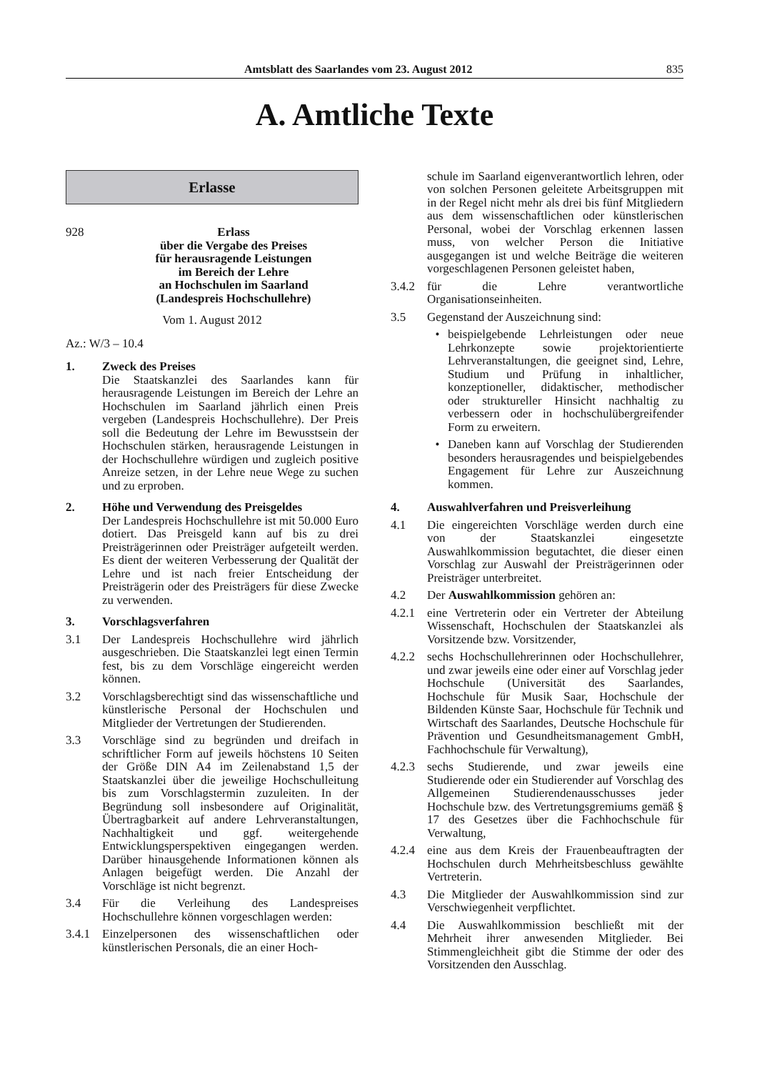Amtsblatt des Saarlandes vom 23. August 2012 835
A. Amtliche Texte
Erlasse
928 Erlass
über die Vergabe des Preises
für herausragende Leistungen
im Bereich der Lehre
an Hochschulen im Saarland
(Landespreis Hochschullehre)
Vom 1. August 2012
Az.: W/3 – 10.4
1. Zweck des Preises
Die Staatskanzlei des Saarlandes kann für herausragende Leistungen im Bereich der Lehre an Hochschulen im Saarland jährlich einen Preis vergeben (Landespreis Hochschullehre). Der Preis soll die Bedeutung der Lehre im Bewusstsein der Hochschulen stärken, herausragende Leistungen in der Hochschullehre würdigen und zugleich positive Anreize setzen, in der Lehre neue Wege zu suchen und zu erproben.
2. Höhe und Verwendung des Preisgeldes
Der Landespreis Hochschullehre ist mit 50.000 Euro dotiert. Das Preisgeld kann auf bis zu drei Preisträgerinnen oder Preisträger aufgeteilt werden. Es dient der weiteren Verbesserung der Qualität der Lehre und ist nach freier Entscheidung der Preisträgerin oder des Preisträgers für diese Zwecke zu verwenden.
3. Vorschlagsverfahren
3.1 Der Landespreis Hochschullehre wird jährlich ausgeschrieben. Die Staatskanzlei legt einen Termin fest, bis zu dem Vorschläge eingereicht werden können.
3.2 Vorschlagsberechtigt sind das wissenschaftliche und künstlerische Personal der Hochschulen und Mitglieder der Vertretungen der Studierenden.
3.3 Vorschläge sind zu begründen und dreifach in schriftlicher Form auf jeweils höchstens 10 Seiten der Größe DIN A4 im Zeilenabstand 1,5 der Staatskanzlei über die jeweilige Hochschulleitung bis zum Vorschlagstermin zuzuleiten. In der Begründung soll insbesondere auf Originalität, Übertragbarkeit auf andere Lehrveranstaltungen, Nachhaltigkeit und ggf. weitergehende Entwicklungsperspektiven eingegangen werden. Darüber hinausgehende Informationen können als Anlagen beigefügt werden. Die Anzahl der Vorschläge ist nicht begrenzt.
3.4 Für die Verleihung des Landespreises Hochschullehre können vorgeschlagen werden:
3.4.1 Einzelpersonen des wissenschaftlichen oder künstlerischen Personals, die an einer Hoch-
schule im Saarland eigenverantwortlich lehren, oder von solchen Personen geleitete Arbeitsgruppen mit in der Regel nicht mehr als drei bis fünf Mitgliedern aus dem wissenschaftlichen oder künstlerischen Personal, wobei der Vorschlag erkennen lassen muss, von welcher Person die Initiative ausgegangen ist und welche Beiträge die weiteren vorgeschlagenen Personen geleistet haben,
3.4.2 für die Lehre verantwortliche Organisationseinheiten.
3.5 Gegenstand der Auszeichnung sind:
• beispielgebende Lehrleistungen oder neue Lehrkonzepte sowie projektorientierte Lehrveranstaltungen, die geeignet sind, Lehre, Studium und Prüfung in inhaltlicher, konzeptioneller, didaktischer, methodischer oder struktureller Hinsicht nachhaltig zu verbessern oder in hochschulübergreifender Form zu erweitern.
• Daneben kann auf Vorschlag der Studierenden besonders herausragendes und beispielgebendes Engagement für Lehre zur Auszeichnung kommen.
4. Auswahlverfahren und Preisverleihung
4.1 Die eingereichten Vorschläge werden durch eine von der Staatskanzlei eingesetzte Auswahlkommission begutachtet, die dieser einen Vorschlag zur Auswahl der Preisträgerinnen oder Preisträger unterbreitet.
4.2 Der Auswahlkommission gehören an:
4.2.1 eine Vertreterin oder ein Vertreter der Abteilung Wissenschaft, Hochschulen der Staatskanzlei als Vorsitzende bzw. Vorsitzender,
4.2.2 sechs Hochschullehrerinnen oder Hochschullehrer, und zwar jeweils eine oder einer auf Vorschlag jeder Hochschule (Universität des Saarlandes, Hochschule für Musik Saar, Hochschule der Bildenden Künste Saar, Hochschule für Technik und Wirtschaft des Saarlandes, Deutsche Hochschule für Prävention und Gesundheitsmanagement GmbH, Fachhochschule für Verwaltung),
4.2.3 sechs Studierende, und zwar jeweils eine Studierende oder ein Studierender auf Vorschlag des Allgemeinen Studierendenausschusses jeder Hochschule bzw. des Vertretungsgremiums gemäß § 17 des Gesetzes über die Fachhochschule für Verwaltung,
4.2.4 eine aus dem Kreis der Frauenbeauftragten der Hochschulen durch Mehrheitsbeschluss gewählte Vertreterin.
4.3 Die Mitglieder der Auswahlkommission sind zur Verschwiegenheit verpflichtet.
4.4 Die Auswahlkommission beschließt mit der Mehrheit ihrer anwesenden Mitglieder. Bei Stimmengleichheit gibt die Stimme der oder des Vorsitzenden den Ausschlag.